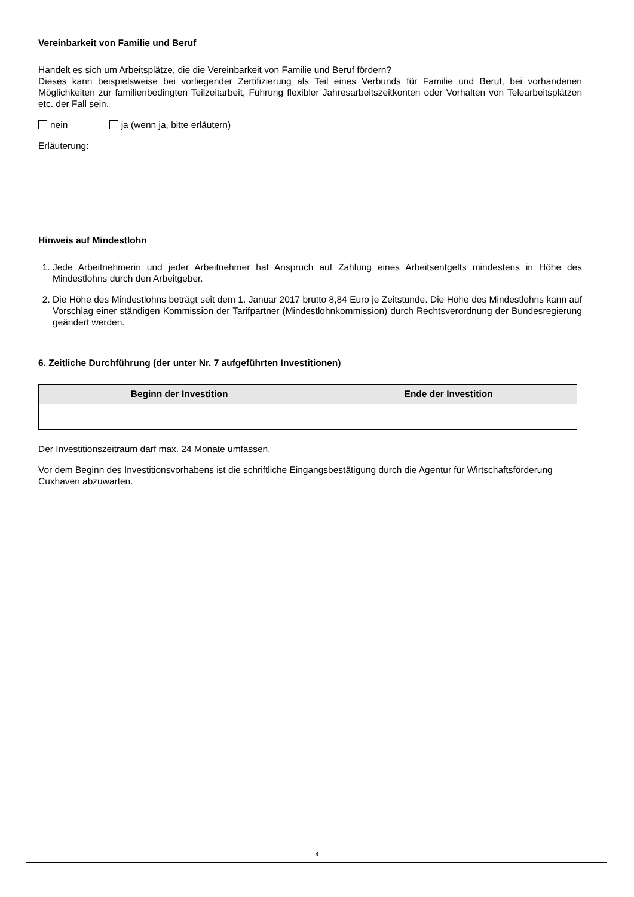Vereinbarkeit von Familie und Beruf
Handelt es sich um Arbeitsplätze, die die Vereinbarkeit von Familie und Beruf fördern?
Dieses kann beispielsweise bei vorliegender Zertifizierung als Teil eines Verbunds für Familie und Beruf, bei vorhandenen Möglichkeiten zur familienbedingten Teilzeitarbeit, Führung flexibler Jahresarbeitszeitkonten oder Vorhalten von Telearbeitsplätzen etc. der Fall sein.
nein ja (wenn ja, bitte erläutern)
Erläuterung:
Hinweis auf Mindestlohn
1. Jede Arbeitnehmerin und jeder Arbeitnehmer hat Anspruch auf Zahlung eines Arbeitsentgelts mindestens in Höhe des Mindestlohns durch den Arbeitgeber.
2. Die Höhe des Mindestlohns beträgt seit dem 1. Januar 2017 brutto 8,84 Euro je Zeitstunde. Die Höhe des Mindestlohns kann auf Vorschlag einer ständigen Kommission der Tarifpartner (Mindestlohnkommission) durch Rechtsverordnung der Bundesregierung geändert werden.
6. Zeitliche Durchführung (der unter Nr. 7 aufgeführten Investitionen)
| Beginn der Investition | Ende der Investition |
| --- | --- |
Der Investitionszeitraum darf max. 24 Monate umfassen.
Vor dem Beginn des Investitionsvorhabens ist die schriftliche Eingangsbestätigung durch die Agentur für Wirtschaftsförderung Cuxhaven abzuwarten.
4